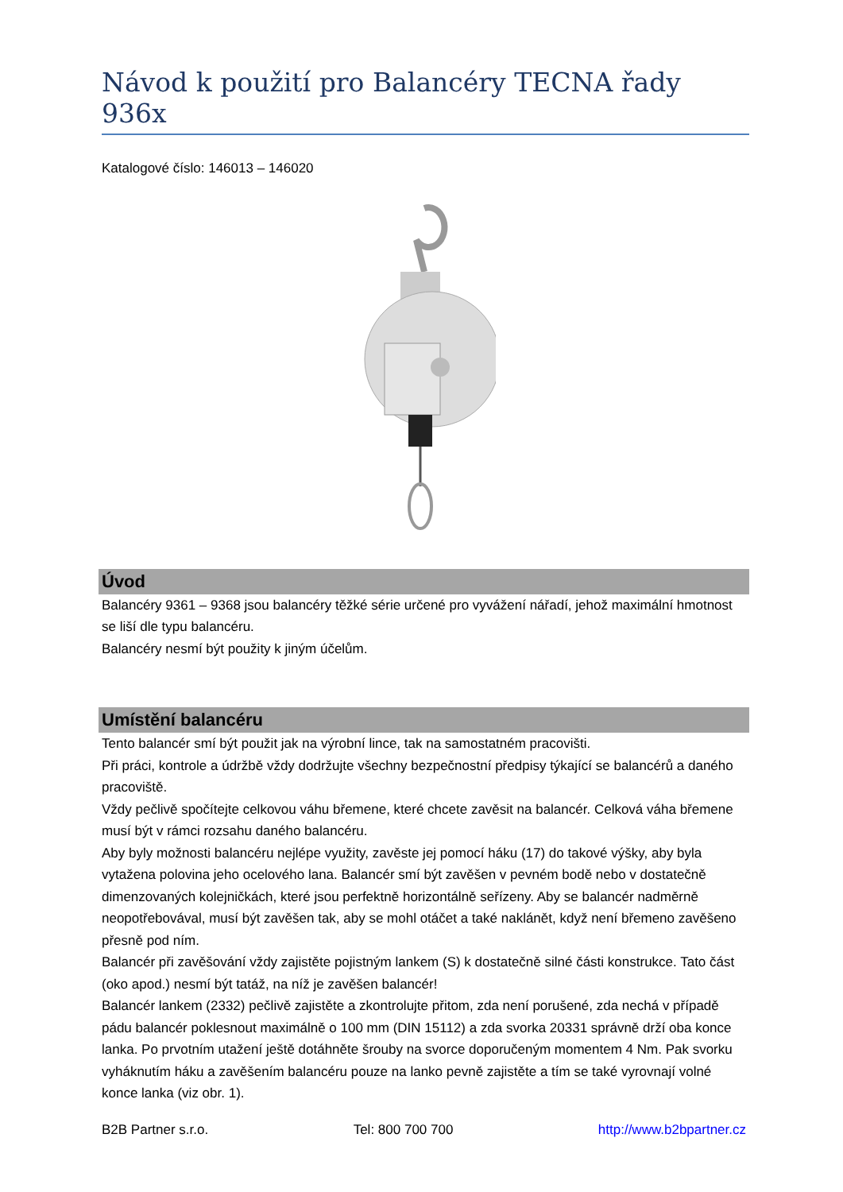Návod k použití pro Balancéry TECNA řady 936x
Katalogové číslo: 146013 – 146020
Úvod
Balancéry 9361 – 9368 jsou balancéry těžké série určené pro vyvážení nářadí, jehož maximální hmotnost se liší dle typu balancéru.
Balancéry nesmí být použity k jiným účelům.
Umístění balancéru
Tento balancér smí být použit jak na výrobní lince, tak na samostatném pracovišti.
Při práci, kontrole a údržbě vždy dodržujte všechny bezpečnostní předpisy týkající se balancérů a daného pracoviště.
Vždy pečlivě spočítejte celkovou váhu břemene, které chcete zavěsit na balancér. Celková váha břemene musí být v rámci rozsahu daného balancéru.
Aby byly možnosti balancéru nejlépe využity, zavěste jej pomocí háku (17) do takové výšky, aby byla vytažena polovina jeho ocelového lana. Balancér smí být zavěšen v pevném bodě nebo v dostatečně dimenzovaných kolejničkách, které jsou perfektně horizontálně seřízeny. Aby se balancér nadměrně neopotřebovával, musí být zavěšen tak, aby se mohl otáčet a také naklánět, když není břemeno zavěšeno přesně pod ním.
Balancér při zavěšování vždy zajistěte pojistným lankem (S) k dostatečně silné části konstrukce. Tato část (oko apod.) nesmí být tatáž, na níž je zavěšen balancér!
Balancér lankem (2332) pečlivě zajistěte a zkontrolujte přitom, zda není porušené, zda nechá v případě pádu balancér poklesnout maximálně o 100 mm (DIN 15112) a zda svorka 20331 správně drží oba konce lanka. Po prvotním utažení ještě dotáhněte šrouby na svorce doporučeným momentem 4 Nm. Pak svorku vyháknutím háku a zavěšením balancéru pouze na lanko pevně zajistěte a tím se také vyrovnají volné konce lanka (viz obr. 1).
B2B Partner s.r.o. Tel: 800 700 700 http://www.b2bpartner.cz